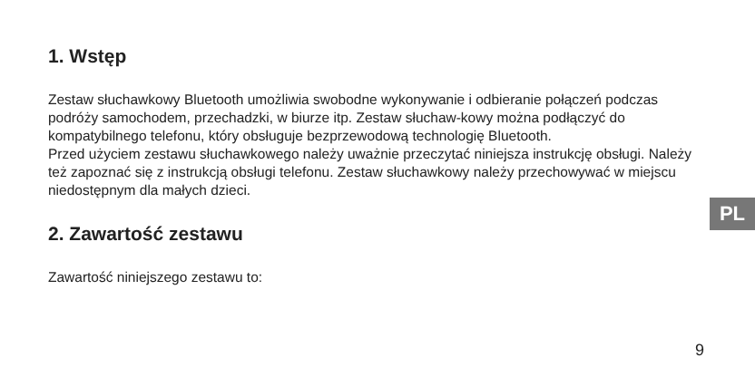1. Wstęp
Zestaw słuchawkowy Bluetooth umożliwia swobodne wykonywanie i odbieranie połączeń podczas podróży samochodem, przechadzki, w biurze itp. Zestaw słuchaw-kowy można podłączyć do kompatybilnego telefonu, który obsługuje bezprzewodową technologię Bluetooth.
Przed użyciem zestawu słuchawkowego należy uważnie przeczytać niniejsza instrukcję obsługi. Należy też zapoznać się z instrukcją obsługi telefonu. Zestaw słuchawkowy należy przechowywać w miejscu niedostępnym dla małych dzieci.
2. Zawartość zestawu
Zawartość niniejszego zestawu to:
PL
9